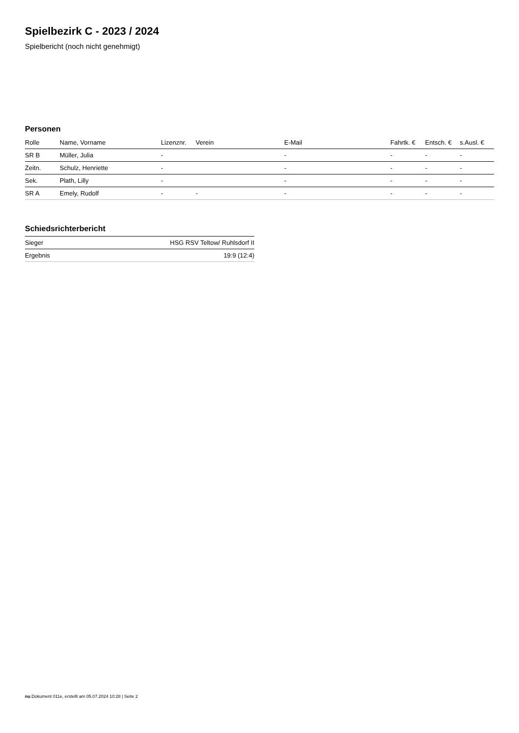Spielbezirk C - 2023 / 2024
Spielbericht (noch nicht genehmigt)
Personen
| Rolle | Name, Vorname | Lizenznr. | Verein | E-Mail | Fahrtk. € | Entsch. € | s.Ausl. € |
| --- | --- | --- | --- | --- | --- | --- | --- |
| SR B | Müller, Julia | - | | - | - | - | - |
| Zeitn. | Schulz, Henriette | - | | - | - | - | - |
| Sek. | Plath, Lilly | - | | - | - | - | - |
| SR A | Emely, Rudolf | - | - | - | - | - | - |
Schiedsrichterbericht
| Sieger | HSG RSV Teltow/ Ruhlsdorf II |
| Ergebnis | 19:9 (12:4) |
nu.Dokument 011e, erstellt am 05.07.2024 10:28 | Seite 2